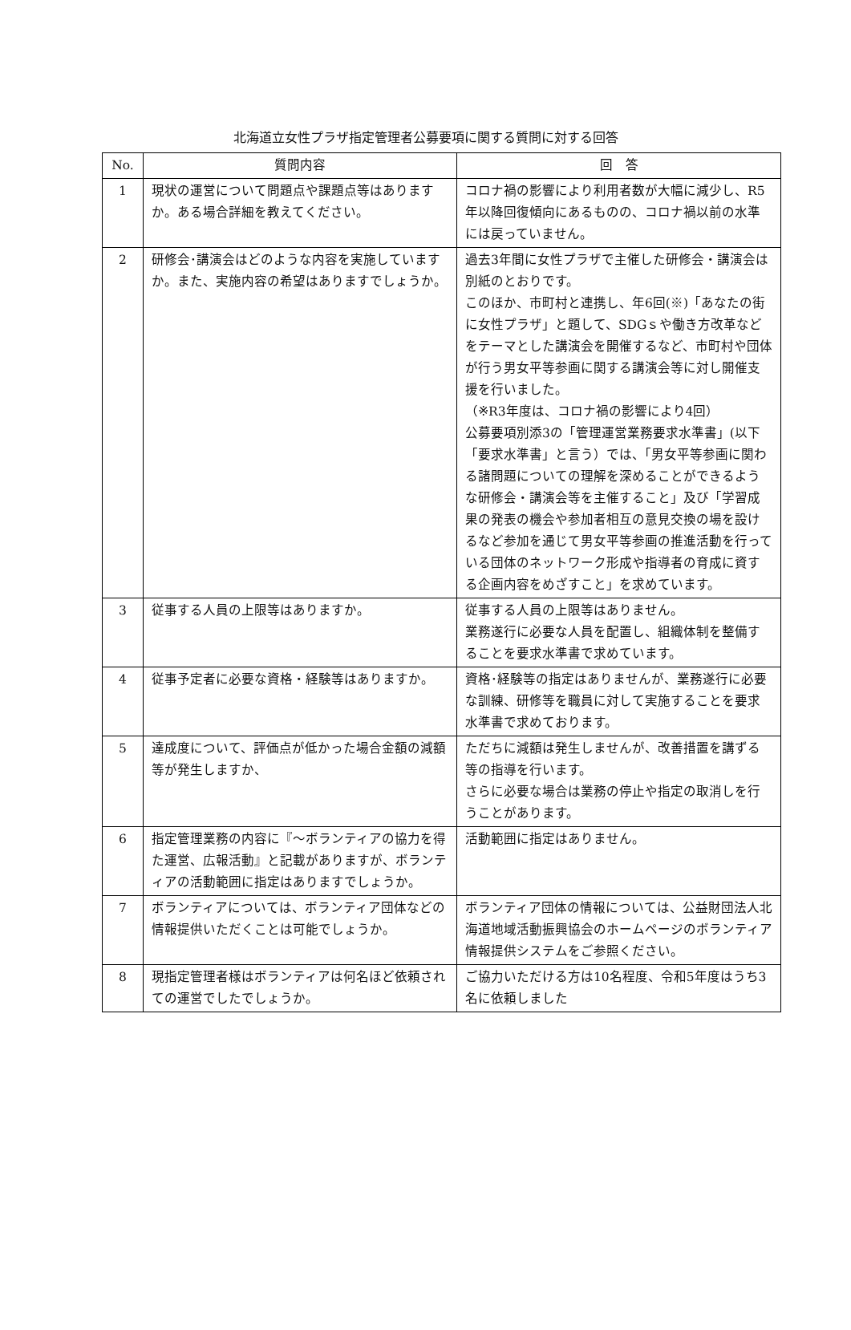北海道立女性プラザ指定管理者公募要項に関する質問に対する回答
| No. | 質問内容 | 回 答 |
| --- | --- | --- |
| 1 | 現状の運営について問題点や課題点等はありますか。ある場合詳細を教えてください。 | コロナ禍の影響により利用者数が大幅に減少し、R5年以降回復傾向にあるものの、コロナ禍以前の水準には戻っていません。 |
| 2 | 研修会･講演会はどのような内容を実施していますか。また、実施内容の希望はありますでしょうか。 | 過去3年間に女性プラザで主催した研修会・講演会は別紙のとおりです。 このほか、市町村と連携し、年6回(※)「あなたの街に女性プラザ」と題して、SDGｓや働き方改革などをテーマとした講演会を開催するなど、市町村や団体が行う男女平等参画に関する講演会等に対し開催支援を行いました。 （※R3年度は、コロナ禍の影響により4回） 公募要項別添3の「管理運営業務要求水準書」(以下「要求水準書」と言う）では、「男女平等参画に関わる諸問題についての理解を深めることができるような研修会・講演会等を主催すること」及び「学習成果の発表の機会や参加者相互の意見交換の場を設けるなど参加を通じて男女平等参画の推進活動を行っている団体のネットワーク形成や指導者の育成に資する企画内容をめざすこと」を求めています。 |
| 3 | 従事する人員の上限等はありますか。 | 従事する人員の上限等はありません。 業務遂行に必要な人員を配置し、組織体制を整備することを要求水準書で求めています。 |
| 4 | 従事予定者に必要な資格・経験等はありますか。 | 資格･経験等の指定はありませんが、業務遂行に必要な訓練、研修等を職員に対して実施することを要求水準書で求めております。 |
| 5 | 達成度について、評価点が低かった場合金額の減額等が発生しますか、 | ただちに減額は発生しませんが、改善措置を講ずる等の指導を行います。 さらに必要な場合は業務の停止や指定の取消しを行うことがあります。 |
| 6 | 指定管理業務の内容に『～ボランティアの協力を得た運営、広報活動』と記載がありますが、ボランティアの活動範囲に指定はありますでしょうか。 | 活動範囲に指定はありません。 |
| 7 | ボランティアについては、ボランティア団体などの情報提供いただくことは可能でしょうか。 | ボランティア団体の情報については、公益財団法人北海道地域活動振興協会のホームページのボランティア情報提供システムをご参照ください。 |
| 8 | 現指定管理者様はボランティアは何名ほど依頼されての運営でしたでしょうか。 | ご協力いただける方は10名程度、令和5年度はうち3名に依頼しました |